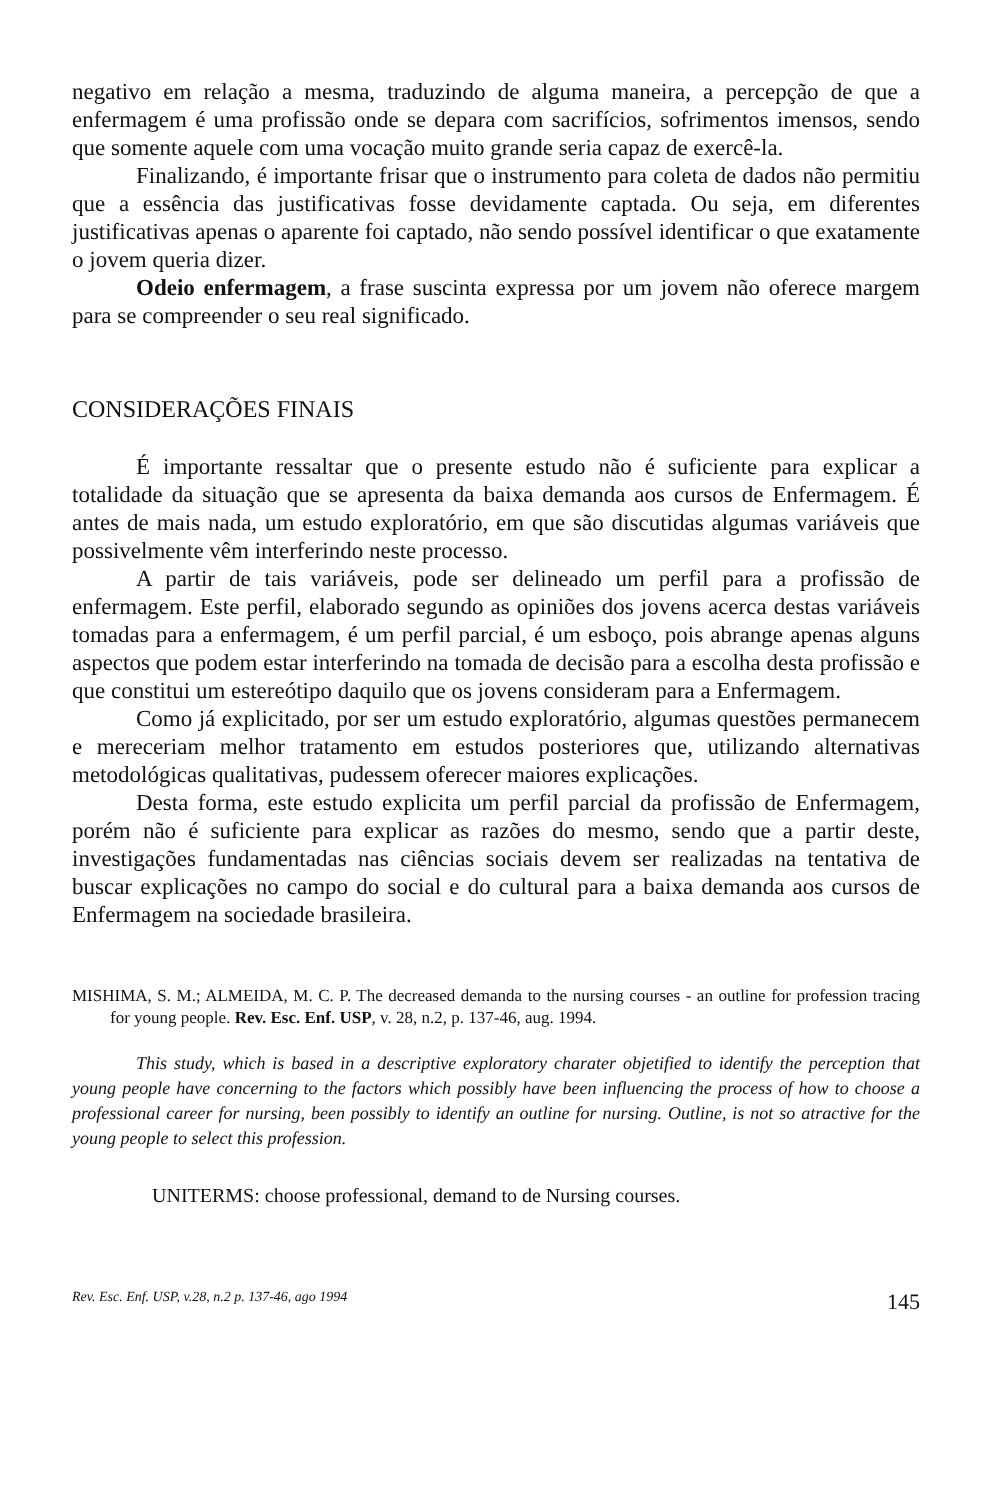negativo em relação a mesma, traduzindo de alguma maneira, a percepção de que a enfermagem é uma profissão onde se depara com sacrifícios, sofrimentos imensos, sendo que somente aquele com uma vocação muito grande seria capaz de exercê-la.
Finalizando, é importante frisar que o instrumento para coleta de dados não permitiu que a essência das justificativas fosse devidamente captada. Ou seja, em diferentes justificativas apenas o aparente foi captado, não sendo possível identificar o que exatamente o jovem queria dizer.
Odeio enfermagem, a frase suscinta expressa por um jovem não oferece margem para se compreender o seu real significado.
CONSIDERAÇÕES FINAIS
É importante ressaltar que o presente estudo não é suficiente para explicar a totalidade da situação que se apresenta da baixa demanda aos cursos de Enfermagem. É antes de mais nada, um estudo exploratório, em que são discutidas algumas variáveis que possivelmente vêm interferindo neste processo.
A partir de tais variáveis, pode ser delineado um perfil para a profissão de enfermagem. Este perfil, elaborado segundo as opiniões dos jovens acerca destas variáveis tomadas para a enfermagem, é um perfil parcial, é um esboço, pois abrange apenas alguns aspectos que podem estar interferindo na tomada de decisão para a escolha desta profissão e que constitui um estereótipo daquilo que os jovens consideram para a Enfermagem.
Como já explicitado, por ser um estudo exploratório, algumas questões permanecem e mereceriam melhor tratamento em estudos posteriores que, utilizando alternativas metodológicas qualitativas, pudessem oferecer maiores explicações.
Desta forma, este estudo explicita um perfil parcial da profissão de Enfermagem, porém não é suficiente para explicar as razões do mesmo, sendo que a partir deste, investigações fundamentadas nas ciências sociais devem ser realizadas na tentativa de buscar explicações no campo do social e do cultural para a baixa demanda aos cursos de Enfermagem na sociedade brasileira.
MISHIMA, S. M.; ALMEIDA, M. C. P. The decreased demanda to the nursing courses - an outline for profession tracing for young people. Rev. Esc. Enf. USP, v. 28, n.2, p. 137-46, aug. 1994.
This study, which is based in a descriptive exploratory charater objetified to identify the perception that young people have concerning to the factors which possibly have been influencing the process of how to choose a professional career for nursing, been possibly to identify an outline for nursing. Outline, is not so atractive for the young people to select this profession.
UNITERMS: choose professional, demand to de Nursing courses.
Rev. Esc. Enf. USP, v.28, n.2 p. 137-46, ago 1994 145